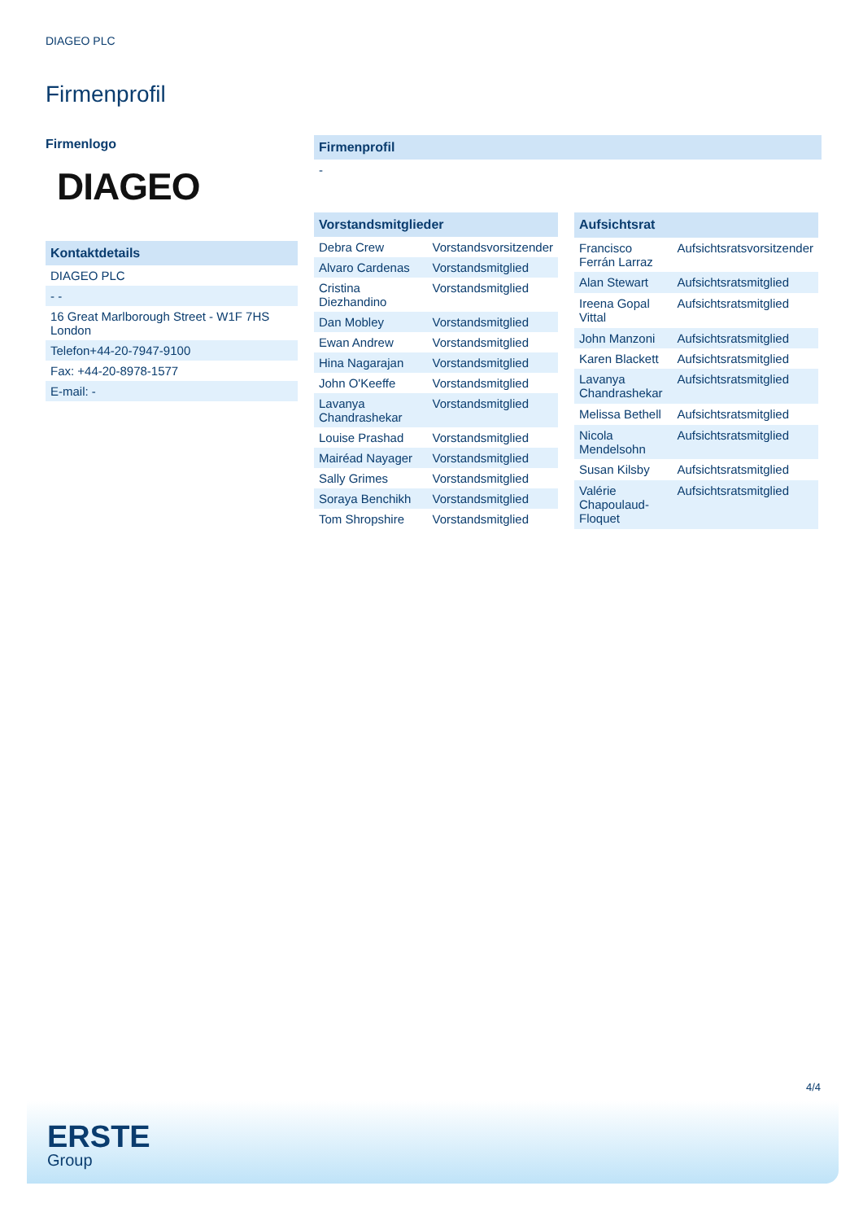DIAGEO PLC
Firmenprofil
Firmenlogo
DIAGEO
| Kontaktdetails |
| --- |
| DIAGEO PLC |
| - - |
| 16 Great Marlborough Street - W1F 7HS London |
| Telefon+44-20-7947-9100 |
| Fax: +44-20-8978-1577 |
| E-mail: - |
| Firmenprofil |
| --- |
| - |
| Vorstandsmitglieder | |
| --- | --- |
| Debra Crew | Vorstandsvorsitzender |
| Alvaro Cardenas | Vorstandsmitglied |
| Cristina Diezhandino | Vorstandsmitglied |
| Dan Mobley | Vorstandsmitglied |
| Ewan Andrew | Vorstandsmitglied |
| Hina Nagarajan | Vorstandsmitglied |
| John O'Keeffe | Vorstandsmitglied |
| Lavanya Chandrashekar | Vorstandsmitglied |
| Louise Prashad | Vorstandsmitglied |
| Mairéad Nayager | Vorstandsmitglied |
| Sally Grimes | Vorstandsmitglied |
| Soraya Benchikh | Vorstandsmitglied |
| Tom Shropshire | Vorstandsmitglied |
| Aufsichtsrat | |
| --- | --- |
| Francisco Ferrán Larraz | Aufsichtsratsvorsitzender |
| Alan Stewart | Aufsichtsratsmitglied |
| Ireena Gopal Vittal | Aufsichtsratsmitglied |
| John Manzoni | Aufsichtsratsmitglied |
| Karen Blackett | Aufsichtsratsmitglied |
| Lavanya Chandrashekar | Aufsichtsratsmitglied |
| Melissa Bethell | Aufsichtsratsmitglied |
| Nicola Mendelsohn | Aufsichtsratsmitglied |
| Susan Kilsby | Aufsichtsratsmitglied |
| Valérie Chapoulaud-Floquet | Aufsichtsratsmitglied |
4/4
ERSTE
Group